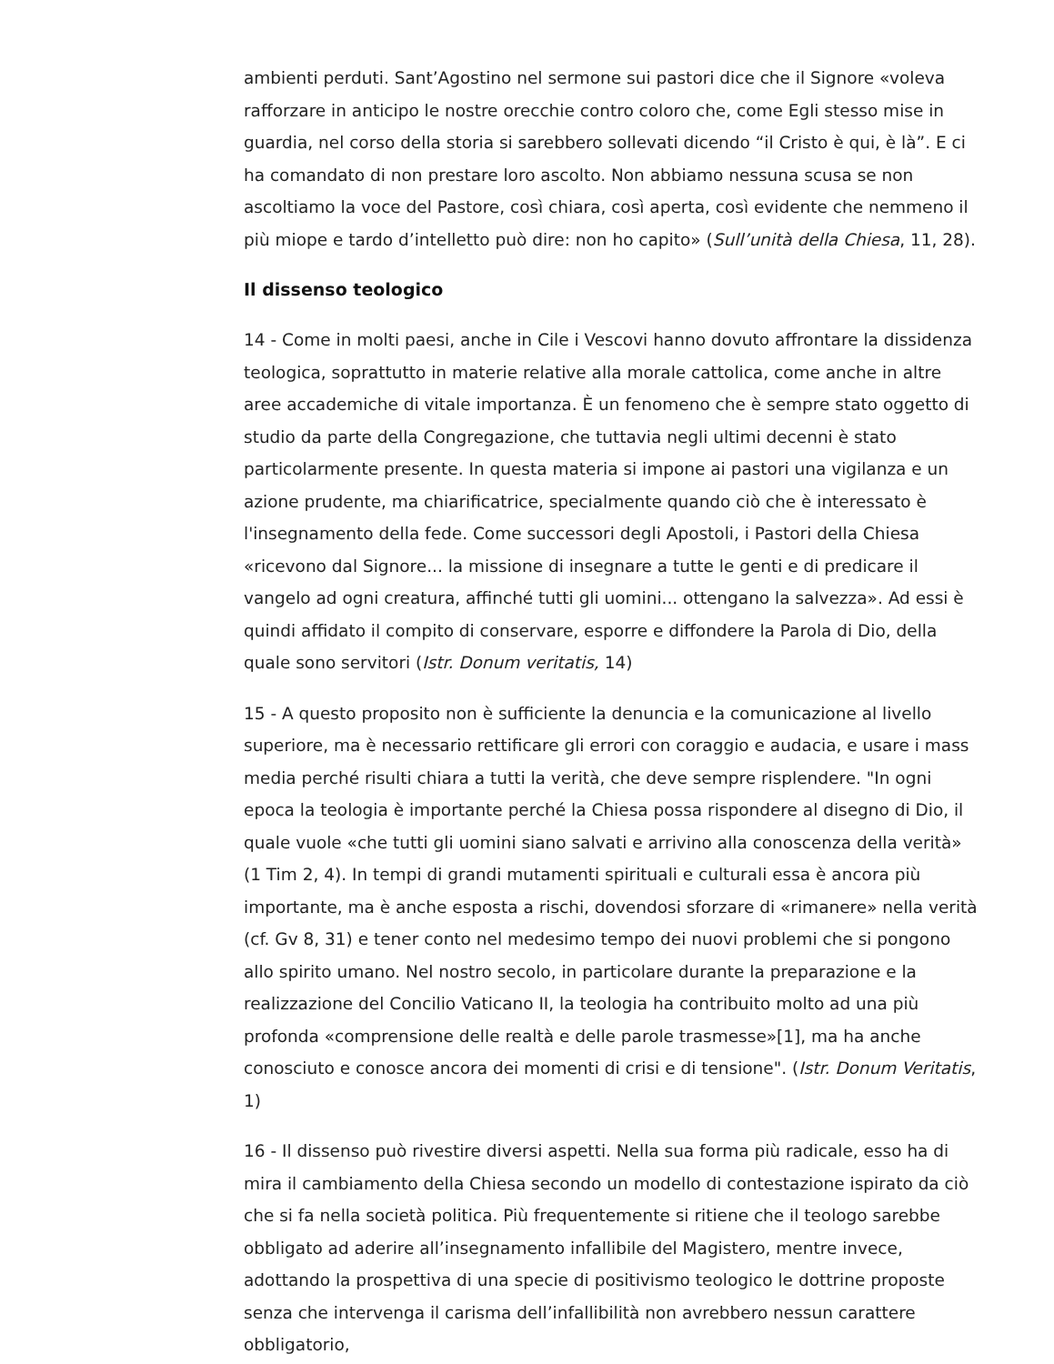ambienti perduti. Sant’Agostino nel sermone sui pastori dice che il Signore «voleva rafforzare in anticipo le nostre orecchie contro coloro che, come Egli stesso mise in guardia, nel corso della storia si sarebbero sollevati dicendo “il Cristo è qui, è là”. E ci ha comandato di non prestare loro ascolto. Non abbiamo nessuna scusa se non ascoltiamo la voce del Pastore, così chiara, così aperta, così evidente che nemmeno il più miope e tardo d’intelletto può dire: non ho capito» (Sull’unità della Chiesa, 11, 28).
Il dissenso teologico
14 - Come in molti paesi, anche in Cile i Vescovi hanno dovuto affrontare la dissidenza teologica, soprattutto in materie relative alla morale cattolica, come anche in altre aree accademiche di vitale importanza. È un fenomeno che è sempre stato oggetto di studio da parte della Congregazione, che tuttavia negli ultimi decenni è stato particolarmente presente. In questa materia si impone ai pastori una vigilanza e un azione prudente, ma chiarificatrice, specialmente quando ciò che è interessato è l'insegnamento della fede. Come successori degli Apostoli, i Pastori della Chiesa «ricevono dal Signore... la missione di insegnare a tutte le genti e di predicare il vangelo ad ogni creatura, affinché tutti gli uomini... ottengano la salvezza». Ad essi è quindi affidato il compito di conservare, esporre e diffondere la Parola di Dio, della quale sono servitori (Istr. Donum veritatis, 14)
15 - A questo proposito non è sufficiente la denuncia e la comunicazione al livello superiore, ma è necessario rettificare gli errori con coraggio e audacia, e usare i mass media perché risulti chiara a tutti la verità, che deve sempre risplendere. "In ogni epoca la teologia è importante perché la Chiesa possa rispondere al disegno di Dio, il quale vuole «che tutti gli uomini siano salvati e arrivino alla conoscenza della verità» (1 Tim 2, 4). In tempi di grandi mutamenti spirituali e culturali essa è ancora più importante, ma è anche esposta a rischi, dovendosi sforzare di «rimanere» nella verità (cf. Gv 8, 31) e tener conto nel medesimo tempo dei nuovi problemi che si pongono allo spirito umano. Nel nostro secolo, in particolare durante la preparazione e la realizzazione del Concilio Vaticano II, la teologia ha contribuito molto ad una più profonda «comprensione delle realtà e delle parole trasmesse»[1], ma ha anche conosciuto e conosce ancora dei momenti di crisi e di tensione". (Istr. Donum Veritatis, 1)
16 - Il dissenso può rivestire diversi aspetti. Nella sua forma più radicale, esso ha di mira il cambiamento della Chiesa secondo un modello di contestazione ispirato da ciò che si fa nella società politica. Più frequentemente si ritiene che il teologo sarebbe obbligato ad aderire all’insegnamento infallibile del Magistero, mentre invece, adottando la prospettiva di una specie di positivismo teologico le dottrine proposte senza che intervenga il carisma dell’infallibilità non avrebbero nessun carattere obbligatorio,